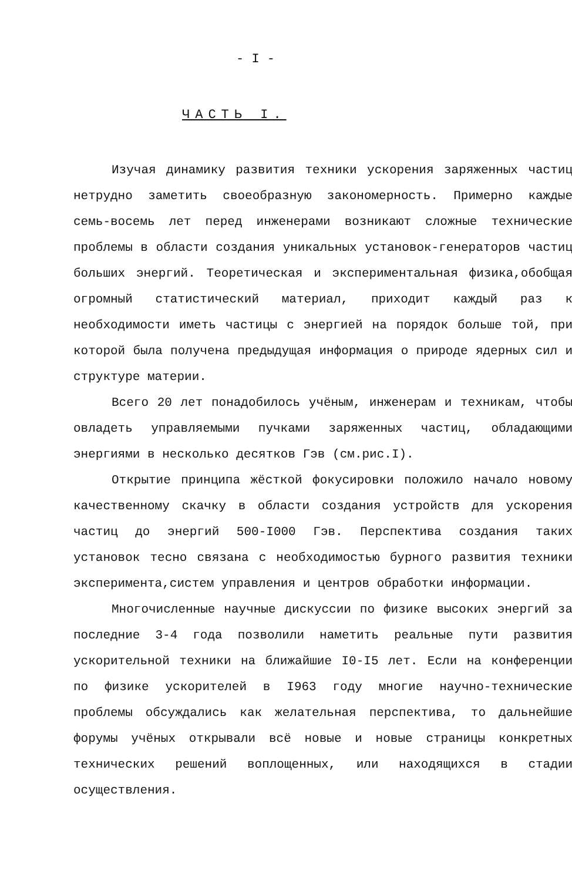- I -
ЧАСТЬ I.
Изучая динамику развития техники ускорения заряженных частиц нетрудно заметить своеобразную закономерность. Примерно каждые семь-восемь лет перед инженерами возникают сложные технические проблемы в области создания уникальных установок-генераторов частиц больших энергий. Теоретическая и экспериментальная физика,обобщая огромный статистический материал, приходит каждый раз к необходимости иметь частицы с энергией на порядок больше той, при которой была получена предыдущая информация о природе ядерных сил и структуре материи.
Всего 20 лет понадобилось учёным, инженерам и техникам, чтобы овладеть управляемыми пучками заряженных частиц, обладающими энергиями в несколько десятков Гэв (см.рис.I).
Открытие принципа жёсткой фокусировки положило начало новому качественному скачку в области создания устройств для ускорения частиц до энергий 500-I000 Гэв. Перспектива создания таких установок тесно связана с необходимостью бурного развития техники эксперимента,систем управления и центров обработки информации.
Многочисленные научные дискуссии по физике высоких энергий за последние 3-4 года позволили наметить реальные пути развития ускорительной техники на ближайшие I0-I5 лет. Если на конференции по физике ускорителей в I963 году многие научно-технические проблемы обсуждались как желательная перспектива, то дальнейшие форумы учёных открывали всё новые и новые страницы конкретных технических решений воплощенных, или находящихся в стадии осуществления.